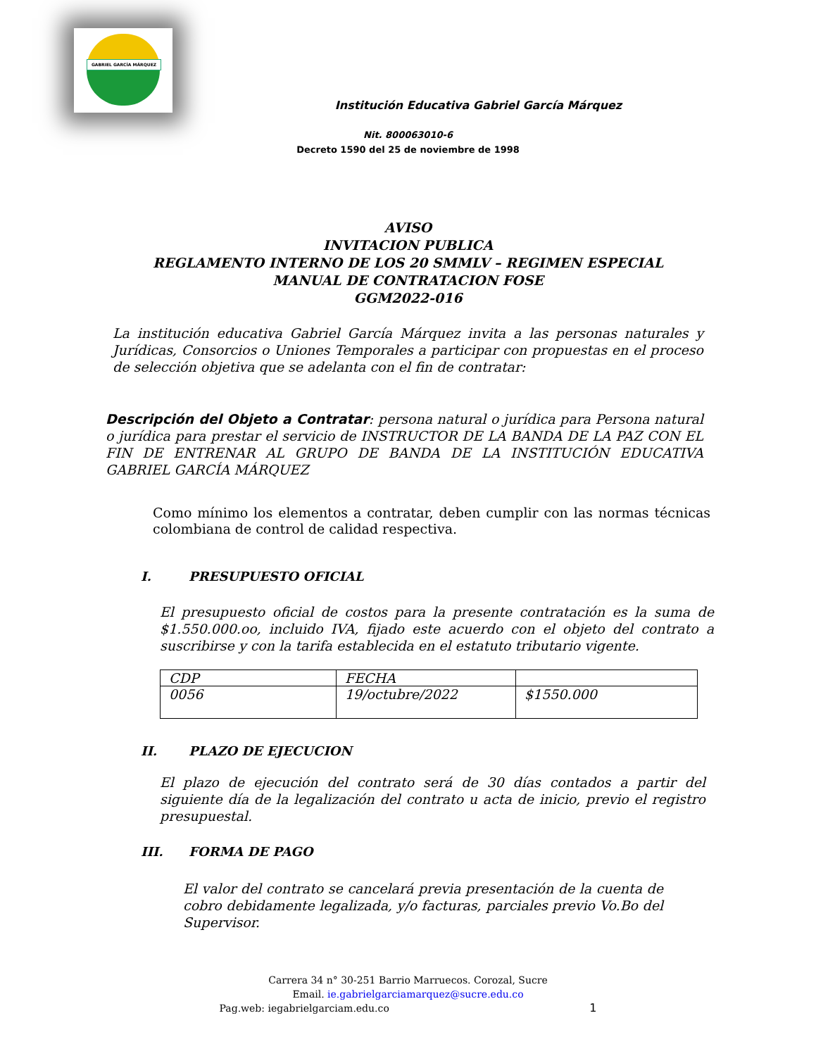GABRIEL GARCÍA MÁRQUEZ
Institución Educativa Gabriel García Márquez
Nit. 800063010-6
Decreto 1590 del 25 de noviembre de 1998
AVISO
INVITACION PUBLICA
REGLAMENTO INTERNO DE LOS 20 SMMLV – REGIMEN ESPECIAL
MANUAL DE CONTRATACION FOSE
GGM2022-016
La institución educativa Gabriel García Márquez invita a las personas naturales y Jurídicas, Consorcios o Uniones Temporales a participar con propuestas en el proceso de selección objetiva que se adelanta con el fin de contratar:
Descripción del Objeto a Contratar: persona natural o jurídica para Persona natural o jurídica para prestar el servicio de INSTRUCTOR DE LA BANDA DE LA PAZ CON EL FIN DE ENTRENAR AL GRUPO DE BANDA DE LA INSTITUCIÓN EDUCATIVA GABRIEL GARCÍA MÁRQUEZ
Como mínimo los elementos a contratar, deben cumplir con las normas técnicas colombiana de control de calidad respectiva.
I. PRESUPUESTO OFICIAL
El presupuesto oficial de costos para la presente contratación es la suma de $1.550.000.oo, incluido IVA, fijado este acuerdo con el objeto del contrato a suscribirse y con la tarifa establecida en el estatuto tributario vigente.
| CDP | FECHA | |
| 0056 | 19/octubre/2022 | $1550.000 |
II. PLAZO DE EJECUCION
El plazo de ejecución del contrato será de 30 días contados a partir del siguiente día de la legalización del contrato u acta de inicio, previo el registro presupuestal.
III. FORMA DE PAGO
El valor del contrato se cancelará previa presentación de la cuenta de cobro debidamente legalizada, y/o facturas, parciales previo Vo.Bo del Supervisor.
Carrera 34 n° 30-251 Barrio Marruecos. Corozal, Sucre
Email. ie.gabrielgarciamarquez@sucre.edu.co
Pag.web: iegabrielgarciam.edu.co 1